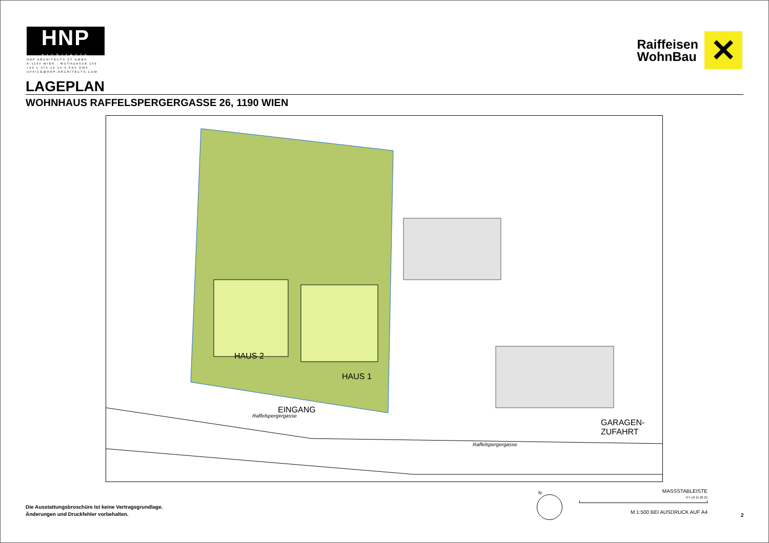HNP
architects
HNP ARCHITECTS ZT GMBH
A-1190 WIEN - MUTHGASSE 109
+43 1 370 16 16-0 FAX DW6
OFFICE@HNP-ARCHITECTS.COM
Raiffeisen
WohnBau
✕
LAGEPLAN
WOHNHAUS RAFFELSPERGERGASSE 26, 1190 WIEN
HAUS 2
HAUS 1
EINGANG
Raffelspergergasse
GARAGEN-
ZUFAHRT
Raffelspergergasse
Die Ausstattungsbroschüre Ist keine Vertragsgrundlage.
Änderungen und Druckfehler vorbehalten.
N
MASSSTABLEISTE
0 5 10 15 20 25
M 1:500 BEI AUSDRUCK AUF A4
2